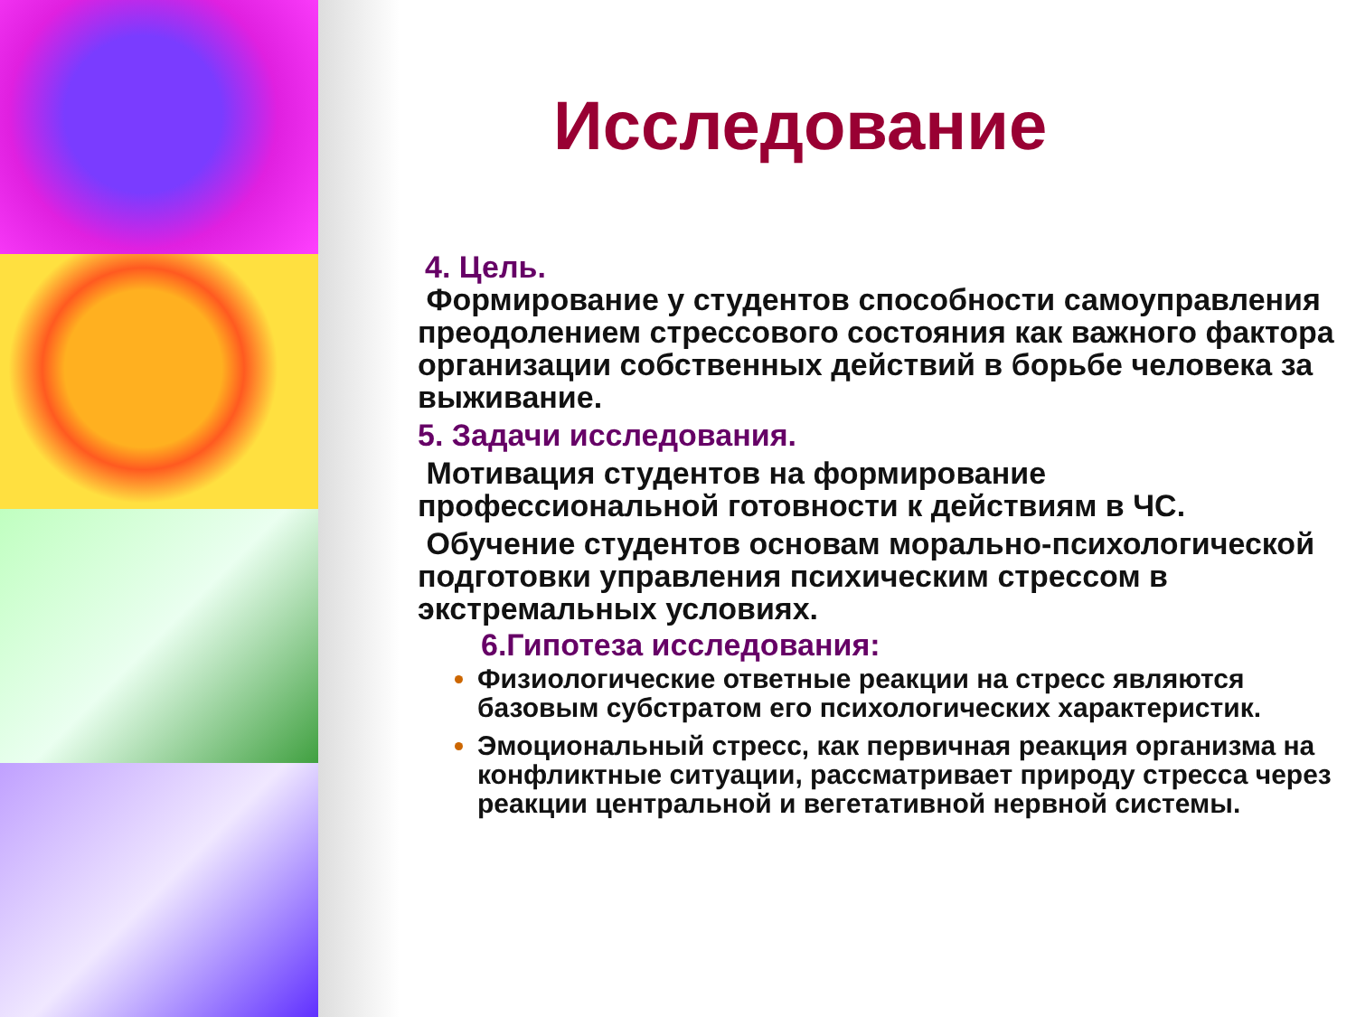Исследование
4. Цель.
Формирование у студентов способности самоуправления преодолением стрессового состояния как важного фактора организации собственных действий в борьбе человека за выживание.
5. Задачи исследования.
Мотивация студентов на формирование профессиональной готовности к действиям в ЧС.
Обучение студентов основам морально-психологической подготовки управления психическим стрессом в экстремальных условиях.
6.Гипотеза исследования:
Физиологические ответные реакции на стресс являются базовым субстратом его психологических характеристик.
Эмоциональный стресс, как первичная реакция организма на конфликтные ситуации, рассматривает природу стресса через реакции центральной и вегетативной нервной системы.